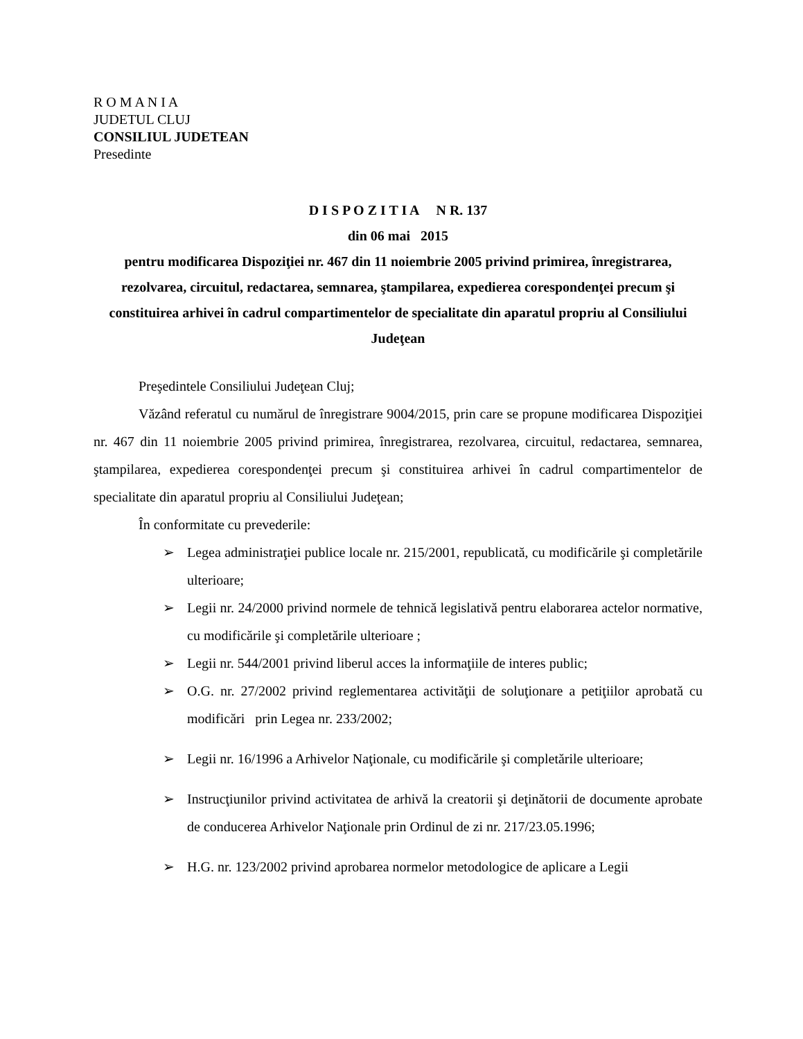R O M A N I A
JUDETUL CLUJ
CONSILIUL JUDETEAN
Presedinte
D I S P O Z I T I A N R. 137
din 06 mai 2015
pentru modificarea Dispoziţiei nr. 467 din 11 noiembrie 2005 privind primirea, înregistrarea, rezolvarea, circuitul, redactarea, semnarea, ştampilarea, expedierea corespondenţei precum şi constituirea arhivei în cadrul compartimentelor de specialitate din aparatul propriu al Consiliului Judeţean
Preşedintele Consiliului Judeţean Cluj;
Văzând referatul cu numărul de înregistrare 9004/2015, prin care se propune modificarea Dispoziţiei nr. 467 din 11 noiembrie 2005 privind primirea, înregistrarea, rezolvarea, circuitul, redactarea, semnarea, ştampilarea, expedierea corespondenţei precum şi constituirea arhivei în cadrul compartimentelor de specialitate din aparatul propriu al Consiliului Judeţean;
În conformitate cu prevederile:
➢ Legea administraţiei publice locale nr. 215/2001, republicată, cu modificările şi completările ulterioare;
➢ Legii nr. 24/2000 privind normele de tehnică legislativă pentru elaborarea actelor normative, cu modificările şi completările ulterioare ;
➢ Legii nr. 544/2001 privind liberul acces la informaţiile de interes public;
➢ O.G. nr. 27/2002 privind reglementarea activităţii de soluţionare a petiţiilor aprobată cu modificări prin Legea nr. 233/2002;
➢ Legii nr. 16/1996 a Arhivelor Naţionale, cu modificările şi completările ulterioare;
➢ Instrucţiunilor privind activitatea de arhivă la creatorii şi deţinătorii de documente aprobate de conducerea Arhivelor Naţionale prin Ordinul de zi nr. 217/23.05.1996;
➢ H.G. nr. 123/2002 privind aprobarea normelor metodologice de aplicare a Legii